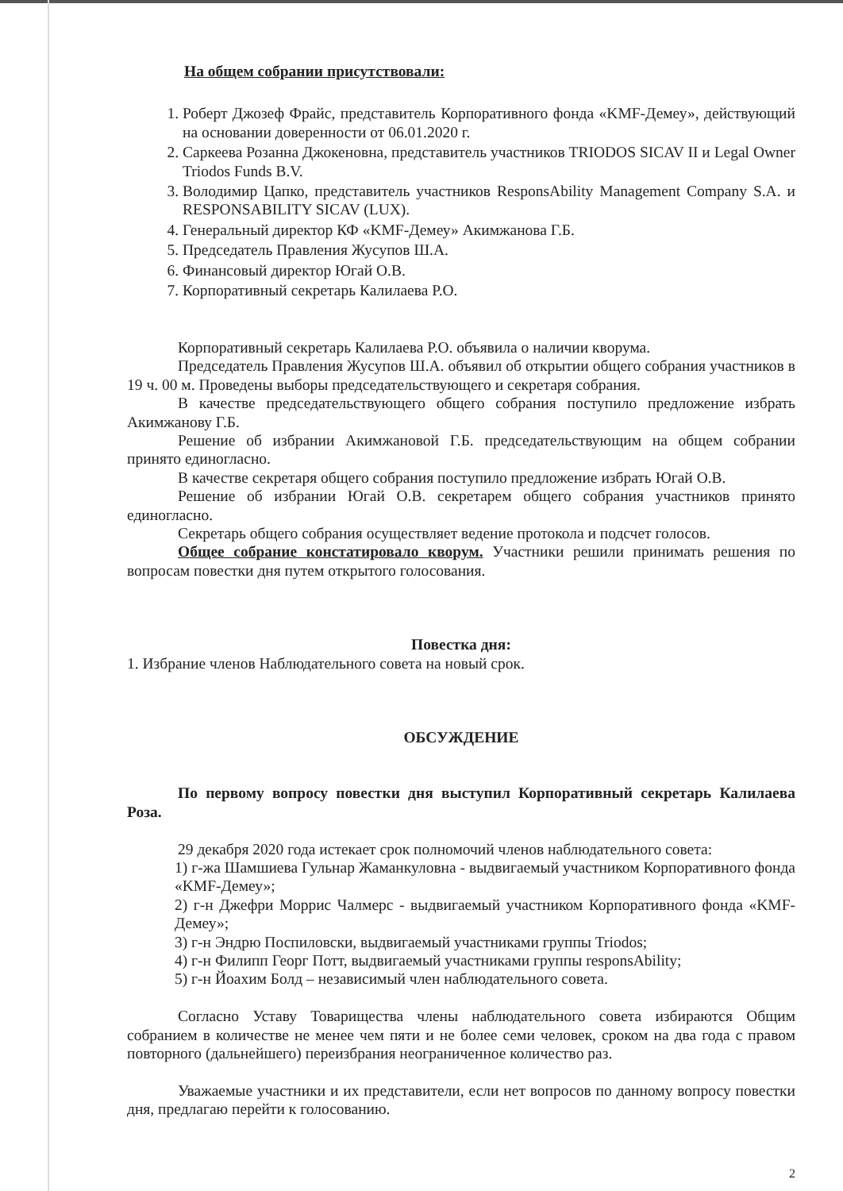На общем собрании присутствовали:
1. Роберт Джозеф Фрайс, представитель Корпоративного фонда «KMF-Демеу», действующий на основании доверенности от 06.01.2020 г.
2. Саркеева Розанна Джокеновна, представитель участников TRIODOS SICAV II и Legal Owner Triodos Funds B.V.
3. Володимир Цапко, представитель участников ResponsAbility Management Company S.A. и RESPONSABILITY SICAV (LUX).
4. Генеральный директор КФ «KMF-Демеу» Акимжанова Г.Б.
5. Председатель Правления Жусупов Ш.А.
6. Финансовый директор Югай О.В.
7. Корпоративный секретарь Калилаева Р.О.
Корпоративный секретарь Калилаева Р.О. объявила о наличии кворума.
Председатель Правления Жусупов Ш.А. объявил об открытии общего собрания участников в 19 ч. 00 м. Проведены выборы председательствующего и секретаря собрания.
В качестве председательствующего общего собрания поступило предложение избрать Акимжанову Г.Б.
Решение об избрании Акимжановой Г.Б. председательствующим на общем собрании принято единогласно.
В качестве секретаря общего собрания поступило предложение избрать Югай О.В.
Решение об избрании Югай О.В. секретарем общего собрания участников принято единогласно.
Секретарь общего собрания осуществляет ведение протокола и подсчет голосов.
Общее собрание констатировало кворум. Участники решили принимать решения по вопросам повестки дня путем открытого голосования.
Повестка дня:
1. Избрание членов Наблюдательного совета на новый срок.
ОБСУЖДЕНИЕ
По первому вопросу повестки дня выступил Корпоративный секретарь Калилаева Роза.
29 декабря 2020 года истекает срок полномочий членов наблюдательного совета:
1) г-жа Шамшиева Гульнар Жаманкуловна - выдвигаемый участником Корпоративного фонда «KMF-Демеу»;
2) г-н Джефри Моррис Чалмерс - выдвигаемый участником Корпоративного фонда «KMF-Демеу»;
3) г-н Эндрю Поспиловски, выдвигаемый участниками группы Triodos;
4) г-н Филипп Георг Потт, выдвигаемый участниками группы responsAbility;
5) г-н Йоахим Болд – независимый член наблюдательного совета.
Согласно Уставу Товарищества члены наблюдательного совета избираются Общим собранием в количестве не менее чем пяти и не более семи человек, сроком на два года с правом повторного (дальнейшего) переизбрания неограниченное количество раз.
Уважаемые участники и их представители, если нет вопросов по данному вопросу повестки дня, предлагаю перейти к голосованию.
2